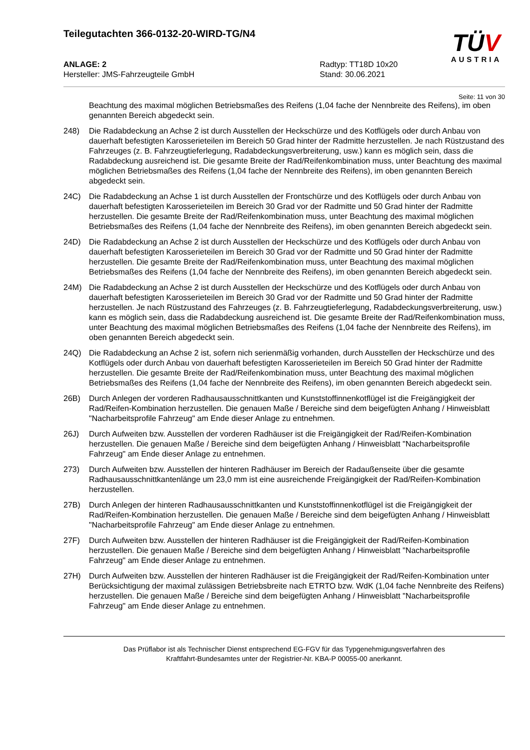Teilegutachten 366-0132-20-WIRD-TG/N4
TÜV
AUSTRIA
ANLAGE: 2
Hersteller: JMS-Fahrzeugteile GmbH
Radtyp: TT18D 10x20
Stand: 30.06.2021
Seite: 11 von 30
Beachtung des maximal möglichen Betriebsmaßes des Reifens (1,04 fache der Nennbreite des Reifens), im oben genannten Bereich abgedeckt sein.
248) Die Radabdeckung an Achse 2 ist durch Ausstellen der Heckschürze und des Kotflügels oder durch Anbau von dauerhaft befestigten Karosserieteilen im Bereich 50 Grad hinter der Radmitte herzustellen. Je nach Rüstzustand des Fahrzeuges (z. B. Fahrzeugtieferlegung, Radabdeckungsverbreiterung, usw.) kann es möglich sein, dass die Radabdeckung ausreichend ist. Die gesamte Breite der Rad/Reifenkombination muss, unter Beachtung des maximal möglichen Betriebsmaßes des Reifens (1,04 fache der Nennbreite des Reifens), im oben genannten Bereich abgedeckt sein.
24C) Die Radabdeckung an Achse 1 ist durch Ausstellen der Frontschürze und des Kotflügels oder durch Anbau von dauerhaft befestigten Karosserieteilen im Bereich 30 Grad vor der Radmitte und 50 Grad hinter der Radmitte herzustellen. Die gesamte Breite der Rad/Reifenkombination muss, unter Beachtung des maximal möglichen Betriebsmaßes des Reifens (1,04 fache der Nennbreite des Reifens), im oben genannten Bereich abgedeckt sein.
24D) Die Radabdeckung an Achse 2 ist durch Ausstellen der Heckschürze und des Kotflügels oder durch Anbau von dauerhaft befestigten Karosserieteilen im Bereich 30 Grad vor der Radmitte und 50 Grad hinter der Radmitte herzustellen. Die gesamte Breite der Rad/Reifenkombination muss, unter Beachtung des maximal möglichen Betriebsmaßes des Reifens (1,04 fache der Nennbreite des Reifens), im oben genannten Bereich abgedeckt sein.
24M) Die Radabdeckung an Achse 2 ist durch Ausstellen der Heckschürze und des Kotflügels oder durch Anbau von dauerhaft befestigten Karosserieteilen im Bereich 30 Grad vor der Radmitte und 50 Grad hinter der Radmitte herzustellen. Je nach Rüstzustand des Fahrzeuges (z. B. Fahrzeugtieferlegung, Radabdeckungsverbreiterung, usw.) kann es möglich sein, dass die Radabdeckung ausreichend ist. Die gesamte Breite der Rad/Reifenkombination muss, unter Beachtung des maximal möglichen Betriebsmaßes des Reifens (1,04 fache der Nennbreite des Reifens), im oben genannten Bereich abgedeckt sein.
24Q) Die Radabdeckung an Achse 2 ist, sofern nich serienmäßig vorhanden, durch Ausstellen der Heckschürze und des Kotflügels oder durch Anbau von dauerhaft befestigten Karosserieteilen im Bereich 50 Grad hinter der Radmitte herzustellen. Die gesamte Breite der Rad/Reifenkombination muss, unter Beachtung des maximal möglichen Betriebsmaßes des Reifens (1,04 fache der Nennbreite des Reifens), im oben genannten Bereich abgedeckt sein.
26B) Durch Anlegen der vorderen Radhausausschnittkanten und Kunststoffinnenkotflügel ist die Freigängigkeit der Rad/Reifen-Kombination herzustellen. Die genauen Maße / Bereiche sind dem beigefügten Anhang / Hinweisblatt "Nacharbeitsprofile Fahrzeug" am Ende dieser Anlage zu entnehmen.
26J) Durch Aufweiten bzw. Ausstellen der vorderen Radhäuser ist die Freigängigkeit der Rad/Reifen-Kombination herzustellen. Die genauen Maße / Bereiche sind dem beigefügten Anhang / Hinweisblatt "Nacharbeitsprofile Fahrzeug" am Ende dieser Anlage zu entnehmen.
273) Durch Aufweiten bzw. Ausstellen der hinteren Radhäuser im Bereich der Radaußenseite über die gesamte Radhausausschnittkantenlänge um 23,0 mm ist eine ausreichende Freigängigkeit der Rad/Reifen-Kombination herzustellen.
27B) Durch Anlegen der hinteren Radhausausschnittkanten und Kunststoffinnenkotflügel ist die Freigängigkeit der Rad/Reifen-Kombination herzustellen. Die genauen Maße / Bereiche sind dem beigefügten Anhang / Hinweisblatt "Nacharbeitsprofile Fahrzeug" am Ende dieser Anlage zu entnehmen.
27F) Durch Aufweiten bzw. Ausstellen der hinteren Radhäuser ist die Freigängigkeit der Rad/Reifen-Kombination herzustellen. Die genauen Maße / Bereiche sind dem beigefügten Anhang / Hinweisblatt "Nacharbeitsprofile Fahrzeug" am Ende dieser Anlage zu entnehmen.
27H) Durch Aufweiten bzw. Ausstellen der hinteren Radhäuser ist die Freigängigkeit der Rad/Reifen-Kombination unter Berücksichtigung der maximal zulässigen Betriebsbreite nach ETRTO bzw. WdK (1,04 fache Nennbreite des Reifens) herzustellen. Die genauen Maße / Bereiche sind dem beigefügten Anhang / Hinweisblatt "Nacharbeitsprofile Fahrzeug" am Ende dieser Anlage zu entnehmen.
Das Prüflabor ist als Technischer Dienst entsprechend EG-FGV für das Typgenehmigungsverfahren des
Kraftfahrt-Bundesamtes unter der Registrier-Nr. KBA-P 00055-00 anerkannt.